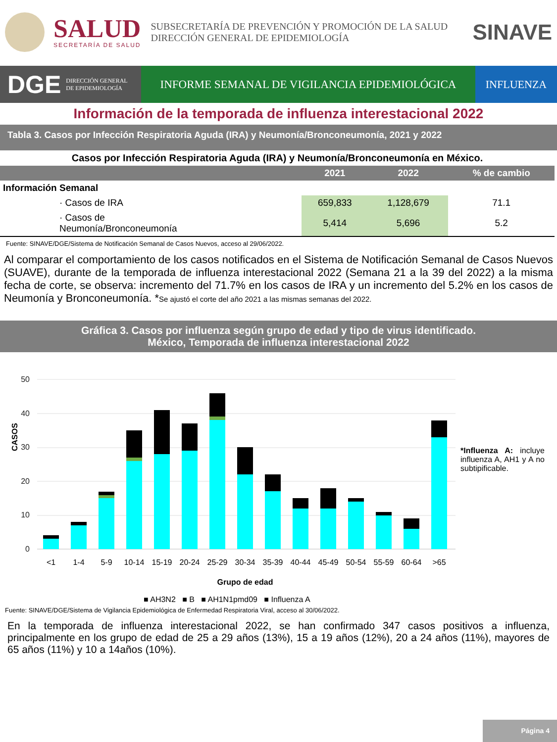SALUD
SECRETARÍA DE SALUD
SUBSECRETARÍA DE PREVENCIÓN Y PROMOCIÓN DE LA SALUD
DIRECCIÓN GENERAL DE EPIDEMIOLOGÍA
SINAVE
DGE DIRECCIÓN GENERAL
DE EPIDEMIOLOGÍA
INFORME SEMANAL DE VIGILANCIA EPIDEMIOLÓGICA
INFLUENZA
Información de la temporada de influenza interestacional 2022
Tabla 3. Casos por Infección Respiratoria Aguda (IRA) y Neumonía/Bronconeumonía, 2021 y 2022
| Casos por Infección Respiratoria Aguda (IRA) y Neumonía/Bronconeumonía en México. | | | |
| --- | --- | --- | --- |
| | 2021 | 2022 | % de cambio |
| Información Semanal | | | |
| · Casos de IRA | 659,833 | 1,128,679 | 71.1 |
| · Casos de Neumonía/Bronconeumonía | 5,414 | 5,696 | 5.2 |
Fuente: SINAVE/DGE/Sistema de Notificación Semanal de Casos Nuevos, acceso al 29/06/2022.
Al comparar el comportamiento de los casos notificados en el Sistema de Notificación Semanal de Casos Nuevos (SUAVE), durante de la temporada de influenza interestacional 2022 (Semana 21 a la 39 del 2022) a la misma fecha de corte, se observa: incremento del 71.7% en los casos de IRA y un incremento del 5.2% en los casos de Neumonía y Bronconeumonía. *Se ajustó el corte del año 2021 a las mismas semanas del 2022.
Gráfica 3. Casos por influenza según grupo de edad y tipo de virus identificado.
México, Temporada de influenza interestacional 2022
CASOS
0
10
20
30
40
50
<1
1-4
5-9
10-14
15-19
20-24
25-29
30-34
35-39
40-44
45-49
50-54
55-59
60-64
>65
Grupo de edad
■ AH3N2 ■ B ■ AH1N1pmd09 ■ Influenza A
*Influenza A: incluye influenza A, AH1 y A no subtipificable.
Fuente: SINAVE/DGE/Sistema de Vigilancia Epidemiológica de Enfermedad Respiratoria Viral, acceso al 30/06/2022.
En la temporada de influenza interestacional 2022, se han confirmado 347 casos positivos a influenza, principalmente en los grupo de edad de 25 a 29 años (13%), 15 a 19 años (12%), 20 a 24 años (11%), mayores de 65 años (11%) y 10 a 14años (10%).
Página 4